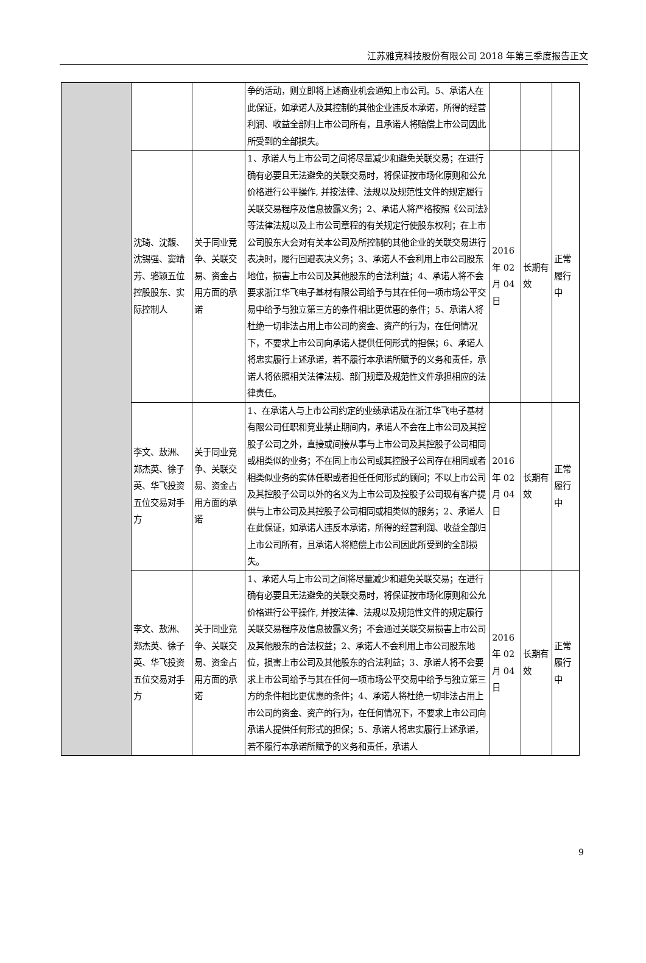江苏雅克科技股份有限公司 2018 年第三季度报告正文
| | | | 争的活动，则立即将上述商业机会通知上市公司。5、承诺人在此保证，如承诺人及其控制的其他企业违反本承诺，所得的经营利润、收益全部归上市公司所有，且承诺人将赔偿上市公司因此所受到的全部损失。 | | | |
| | 沈琦、沈馥、沈锡强、窦靖芳、骆颖五位控股股东、实际控制人 | 关于同业竞争、关联交易、资金占用方面的承诺 | 1、承诺人与上市公司之间将尽量减少和避免关联交易；在进行确有必要且无法避免的关联交易时，将保证按市场化原则和公允价格进行公平操作, 并按法律、法规以及规范性文件的规定履行关联交易程序及信息披露义务；2、承诺人将严格按照《公司法》等法律法规以及上市公司章程的有关规定行使股东权利；在上市公司股东大会对有关本公司及所控制的其他企业的关联交易进行表决时，履行回避表决义务；3、承诺人不会利用上市公司股东地位，损害上市公司及其他股东的合法利益；4、承诺人将不会要求浙江华飞电子基材有限公司给予与其在任何一项市场公平交易中给予与独立第三方的条件相比更优惠的条件；5、承诺人将杜绝一切非法占用上市公司的资金、资产的行为，在任何情况下，不要求上市公司向承诺人提供任何形式的担保；6、承诺人将忠实履行上述承诺，若不履行本承诺所赋予的义务和责任，承诺人将依照相关法律法规、部门规章及规范性文件承担相应的法律责任。 | 2016 年 02 月 04 日 | 长期有效 | 正常履行中 |
| | 李文、敖洲、郑杰英、徐子英、华飞投资五位交易对手方 | 关于同业竞争、关联交易、资金占用方面的承诺 | 1、在承诺人与上市公司约定的业绩承诺及在浙江华飞电子基材有限公司任职和竞业禁止期间内，承诺人不会在上市公司及其控股子公司之外，直接或间接从事与上市公司及其控股子公司相同或相类似的业务；不在同上市公司或其控股子公司存在相同或者相类似业务的实体任职或者担任任何形式的顾问；不以上市公司及其控股子公司以外的名义为上市公司及控股子公司现有客户提供与上市公司及其控股子公司相同或相类似的服务；2、承诺人在此保证，如承诺人违反本承诺，所得的经营利润、收益全部归上市公司所有，且承诺人将赔偿上市公司因此所受到的全部损失。 | 2016 年 02 月 04 日 | 长期有效 | 正常履行中 |
| | 李文、敖洲、郑杰英、徐子英、华飞投资五位交易对手方 | 关于同业竞争、关联交易、资金占用方面的承诺 | 1、承诺人与上市公司之间将尽量减少和避免关联交易；在进行确有必要且无法避免的关联交易时，将保证按市场化原则和公允价格进行公平操作, 并按法律、法规以及规范性文件的规定履行关联交易程序及信息披露义务；不会通过关联交易损害上市公司及其他股东的合法权益；2、承诺人不会利用上市公司股东地位，损害上市公司及其他股东的合法利益；3、承诺人将不会要求上市公司给予与其在任何一项市场公平交易中给予与独立第三方的条件相比更优惠的条件；4、承诺人将杜绝一切非法占用上市公司的资金、资产的行为，在任何情况下，不要求上市公司向承诺人提供任何形式的担保；5、承诺人将忠实履行上述承诺，若不履行本承诺所赋予的义务和责任，承诺人 | 2016 年 02 月 04 日 | 长期有效 | 正常履行中 |
9